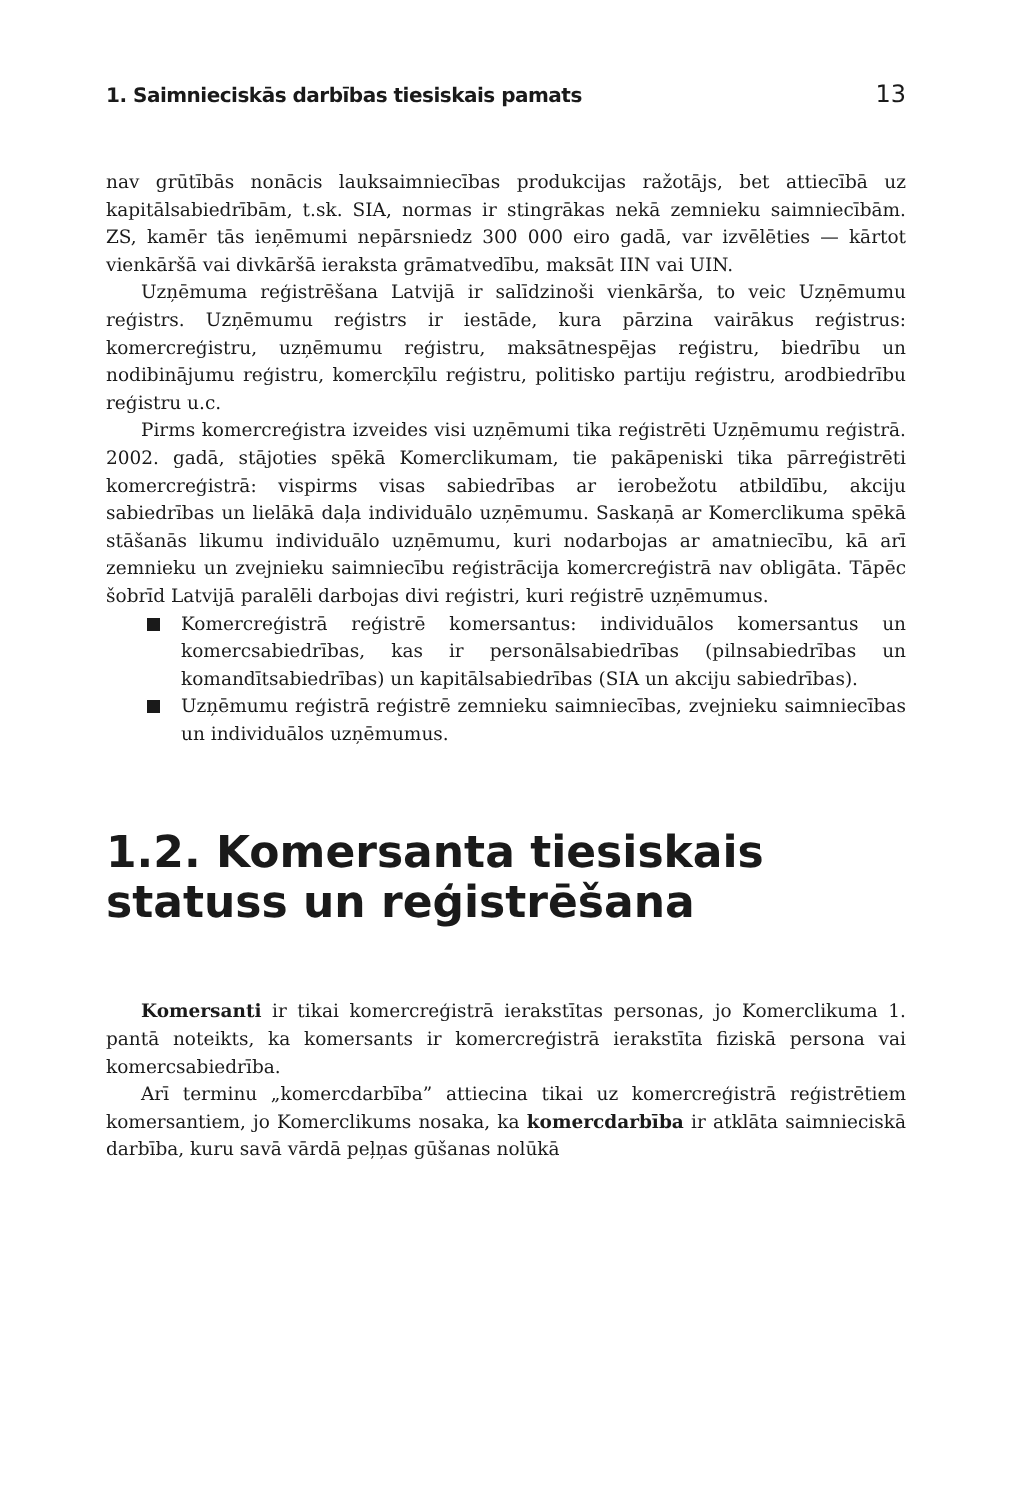1. Saimnieciskās darbības tiesiskais pamats 13
nav grūtībās nonācis lauksaimniecības produkcijas ražotājs, bet attiecībā uz kapitālsabiedrībām, t.sk. SIA, normas ir stingrākas nekā zemnieku saimniecībām. ZS, kamēr tās ieņēmumi nepārsniedz 300 000 eiro gadā, var izvēlēties — kārtot vienkāršā vai divkāršā ieraksta grāmatvedību, maksāt IIN vai UIN.
Uzņēmuma reģistrēšana Latvijā ir salīdzinoši vienkārša, to veic Uzņēmumu reģistrs. Uzņēmumu reģistrs ir iestāde, kura pārzina vairākus reģistrus: komercreģistru, uzņēmumu reģistru, maksātnespējas reģistru, biedrību un nodibinājumu reģistru, komercķīlu reģistru, politisko partiju reģistru, arodbiedrību reģistru u.c.
Pirms komercreģistra izveides visi uzņēmumi tika reģistrēti Uzņēmumu reģistrā. 2002. gadā, stājoties spēkā Komerclikumam, tie pakāpeniski tika pārreģistrēti komercreģistrā: vispirms visas sabiedrības ar ierobežotu atbildību, akciju sabiedrības un lielākā daļa individuālo uzņēmumu. Saskaņā ar Komerclikuma spēkā stāšanās likumu individuālo uzņēmumu, kuri nodarbojas ar amatniecību, kā arī zemnieku un zvejnieku saimniecību reģistrācija komercreģistrā nav obligāta. Tāpēc šobrīd Latvijā paralēli darbojas divi reģistri, kuri reģistrē uzņēmumus.
Komercreģistrā reģistrē komersantus: individuālos komersantus un komercsabiedrības, kas ir personālsabiedrības (pilnsabiedrības un komandītsabiedrības) un kapitālsabiedrības (SIA un akciju sabiedrības).
Uzņēmumu reģistrā reģistrē zemnieku saimniecības, zvejnieku saimniecības un individuālos uzņēmumus.
1.2. Komersanta tiesiskais statuss un reģistrēšana
Komersanti ir tikai komercreģistrā ierakstītas personas, jo Komerclikuma 1. pantā noteikts, ka komersants ir komercreģistrā ierakstīta fiziskā persona vai komercsabiedrība.
Arī terminu „komercdarbība” attiecina tikai uz komercreģistrā reģistrētiem komersantiem, jo Komerclikums nosaka, ka komercdarbība ir atklāta saimnieciskā darbība, kuru savā vārdā peļņas gūšanas nolūkā